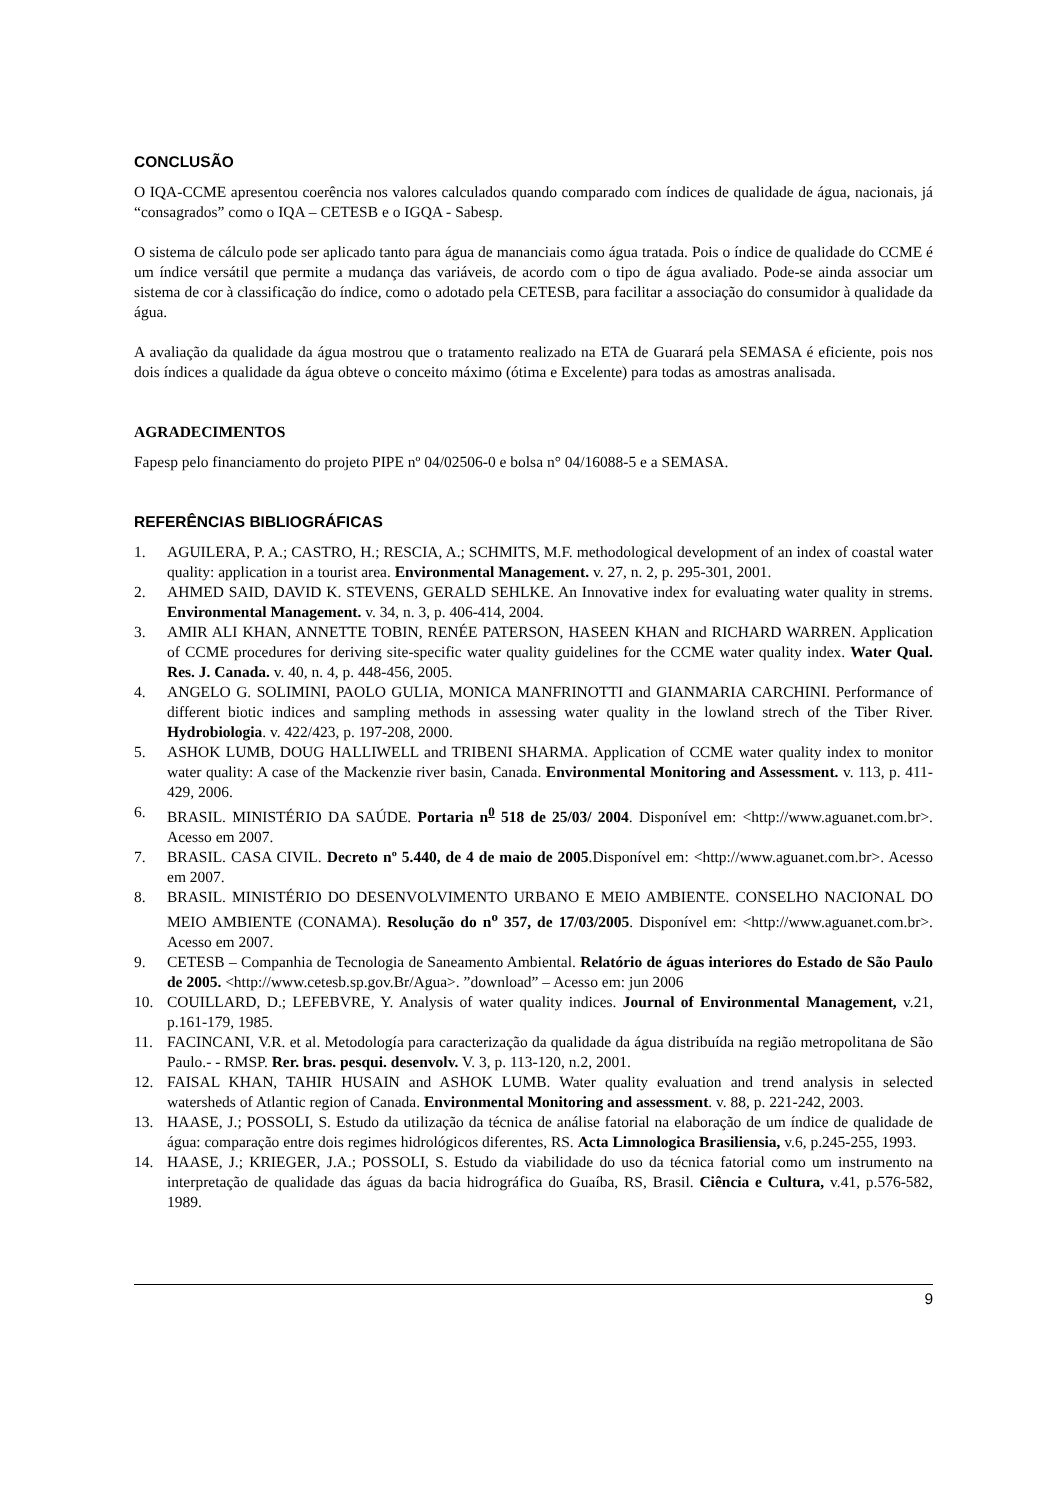CONCLUSÃO
O IQA-CCME apresentou coerência nos valores calculados quando comparado com índices de qualidade de água, nacionais, já “consagrados” como o IQA – CETESB e o IGQA - Sabesp.
O sistema de cálculo pode ser aplicado tanto para água de mananciais como água tratada. Pois o índice de qualidade do CCME é um índice versátil que permite a mudança das variáveis, de acordo com o tipo de água avaliado. Pode-se ainda associar um sistema de cor à classificação do índice, como o adotado pela CETESB, para facilitar a associação do consumidor à qualidade da água.
A avaliação da qualidade da água mostrou que o tratamento realizado na ETA de Guarará pela SEMASA é eficiente, pois nos dois índices a qualidade da água obteve o conceito máximo (ótima e Excelente) para todas as amostras analisada.
AGRADECIMENTOS
Fapesp pelo financiamento do projeto PIPE nº 04/02506-0 e bolsa n° 04/16088-5 e a SEMASA.
REFERÊNCIAS BIBLIOGRÁFICAS
1. AGUILERA, P. A.; CASTRO, H.; RESCIA, A.; SCHMITS, M.F. methodological development of an index of coastal water quality: application in a tourist area. Environmental Management. v. 27, n. 2, p. 295-301, 2001.
2. AHMED SAID, DAVID K. STEVENS, GERALD SEHLKE. An Innovative index for evaluating water quality in strems. Environmental Management. v. 34, n. 3, p. 406-414, 2004.
3. AMIR ALI KHAN, ANNETTE TOBIN, RENÉE PATERSON, HASEEN KHAN and RICHARD WARREN. Application of CCME procedures for deriving site-specific water quality guidelines for the CCME water quality index. Water Qual. Res. J. Canada. v. 40, n. 4, p. 448-456, 2005.
4. ANGELO G. SOLIMINI, PAOLO GULIA, MONICA MANFRINOTTI and GIANMARIA CARCHINI. Performance of different biotic indices and sampling methods in assessing water quality in the lowland strech of the Tiber River. Hydrobiologia. v. 422/423, p. 197-208, 2000.
5. ASHOK LUMB, DOUG HALLIWELL and TRIBENI SHARMA. Application of CCME water quality index to monitor water quality: A case of the Mackenzie river basin, Canada. Environmental Monitoring and Assessment. v. 113, p. 411-429, 2006.
6. BRASIL. MINISTÉRIO DA SAÚDE. Portaria n<sup>0</sup> 518 de 25/03/ 2004. Disponível em: <http://www.aguanet.com.br>. Acesso em 2007.
7. BRASIL. CASA CIVIL. Decreto nº 5.440, de 4 de maio de 2005.Disponível em: <http://www.aguanet.com.br>. Acesso em 2007.
8. BRASIL. MINISTÉRIO DO DESENVOLVIMENTO URBANO E MEIO AMBIENTE. CONSELHO NACIONAL DO MEIO AMBIENTE (CONAMA). Resolução do n<sup>o</sup> 357, de 17/03/2005. Disponível em: <http://www.aguanet.com.br>. Acesso em 2007.
9. CETESB – Companhia de Tecnologia de Saneamento Ambiental. Relatório de águas interiores do Estado de São Paulo de 2005. <http://www.cetesb.sp.gov.Br/Agua>. ”download” – Acesso em: jun 2006
10. COUILLARD, D.; LEFEBVRE, Y. Analysis of water quality indices. Journal of Environmental Management, v.21, p.161-179, 1985.
11. FACINCANI, V.R. et al. Metodología para caracterização da qualidade da água distribuída na região metropolitana de São Paulo.- - RMSP. Rer. bras. pesqui. desenvolv. V. 3, p. 113-120, n.2, 2001.
12. FAISAL KHAN, TAHIR HUSAIN and ASHOK LUMB. Water quality evaluation and trend analysis in selected watersheds of Atlantic region of Canada. Environmental Monitoring and assessment. v. 88, p. 221-242, 2003.
13. HAASE, J.; POSSOLI, S. Estudo da utilização da técnica de análise fatorial na elaboração de um índice de qualidade de água: comparação entre dois regimes hidrológicos diferentes, RS. Acta Limnologica Brasiliensia, v.6, p.245-255, 1993.
14. HAASE, J.; KRIEGER, J.A.; POSSOLI, S. Estudo da viabilidade do uso da técnica fatorial como um instrumento na interpretação de qualidade das águas da bacia hidrográfica do Guaíba, RS, Brasil. Ciência e Cultura, v.41, p.576-582, 1989.
9